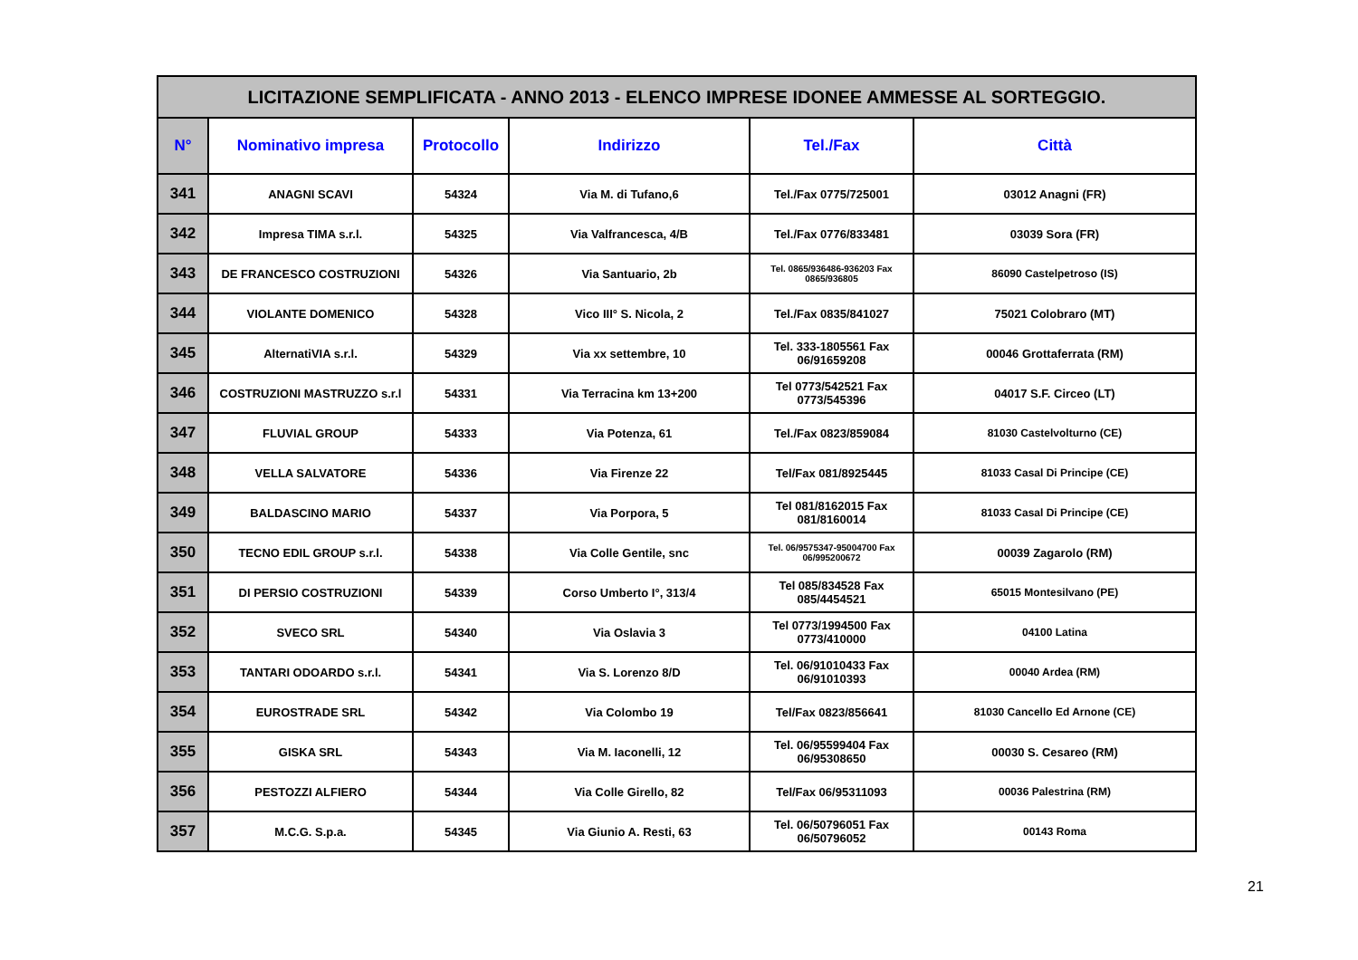| LICITAZIONE SEMPLIFICATA - ANNO 2013 - ELENCO IMPRESE IDONEE AMMESSE AL SORTEGGIO. | | | | | |
| N° | Nominativo impresa | Protocollo | Indirizzo | Tel./Fax | Città |
| 341 | ANAGNI SCAVI | 54324 | Via M. di Tufano,6 | Tel./Fax 0775/725001 | 03012 Anagni (FR) |
| 342 | Impresa TIMA s.r.l. | 54325 | Via Valfrancesca, 4/B | Tel./Fax 0776/833481 | 03039 Sora (FR) |
| 343 | DE FRANCESCO COSTRUZIONI | 54326 | Via Santuario, 2b | Tel. 0865/936486-936203 Fax 0865/936805 | 86090 Castelpetroso (IS) |
| 344 | VIOLANTE DOMENICO | 54328 | Vico III° S. Nicola, 2 | Tel./Fax 0835/841027 | 75021 Colobraro (MT) |
| 345 | AlternatiVIA s.r.l. | 54329 | Via xx settembre, 10 | Tel. 333-1805561 Fax 06/91659208 | 00046 Grottaferrata (RM) |
| 346 | COSTRUZIONI MASTRUZZO s.r.l | 54331 | Via Terracina km 13+200 | Tel 0773/542521 Fax 0773/545396 | 04017 S.F. Circeo (LT) |
| 347 | FLUVIAL GROUP | 54333 | Via Potenza, 61 | Tel./Fax 0823/859084 | 81030 Castelvolturno (CE) |
| 348 | VELLA SALVATORE | 54336 | Via Firenze 22 | Tel/Fax 081/8925445 | 81033 Casal Di Principe (CE) |
| 349 | BALDASCINO MARIO | 54337 | Via Porpora, 5 | Tel 081/8162015 Fax 081/8160014 | 81033 Casal Di Principe (CE) |
| 350 | TECNO EDIL GROUP s.r.l. | 54338 | Via Colle Gentile, snc | Tel. 06/9575347-95004700 Fax 06/995200672 | 00039 Zagarolo (RM) |
| 351 | DI PERSIO COSTRUZIONI | 54339 | Corso Umberto I°, 313/4 | Tel 085/834528 Fax 085/4454521 | 65015 Montesilvano (PE) |
| 352 | SVECO SRL | 54340 | Via Oslavia 3 | Tel 0773/1994500 Fax 0773/410000 | 04100 Latina |
| 353 | TANTARI ODOARDO s.r.l. | 54341 | Via S. Lorenzo 8/D | Tel. 06/91010433 Fax 06/91010393 | 00040 Ardea (RM) |
| 354 | EUROSTRADE SRL | 54342 | Via Colombo 19 | Tel/Fax 0823/856641 | 81030 Cancello Ed Arnone (CE) |
| 355 | GISKA SRL | 54343 | Via M. Iaconelli, 12 | Tel. 06/95599404 Fax 06/95308650 | 00030 S. Cesareo (RM) |
| 356 | PESTOZZI ALFIERO | 54344 | Via Colle Girello, 82 | Tel/Fax 06/95311093 | 00036 Palestrina (RM) |
| 357 | M.C.G. S.p.a. | 54345 | Via Giunio A. Resti, 63 | Tel. 06/50796051 Fax 06/50796052 | 00143 Roma |
21